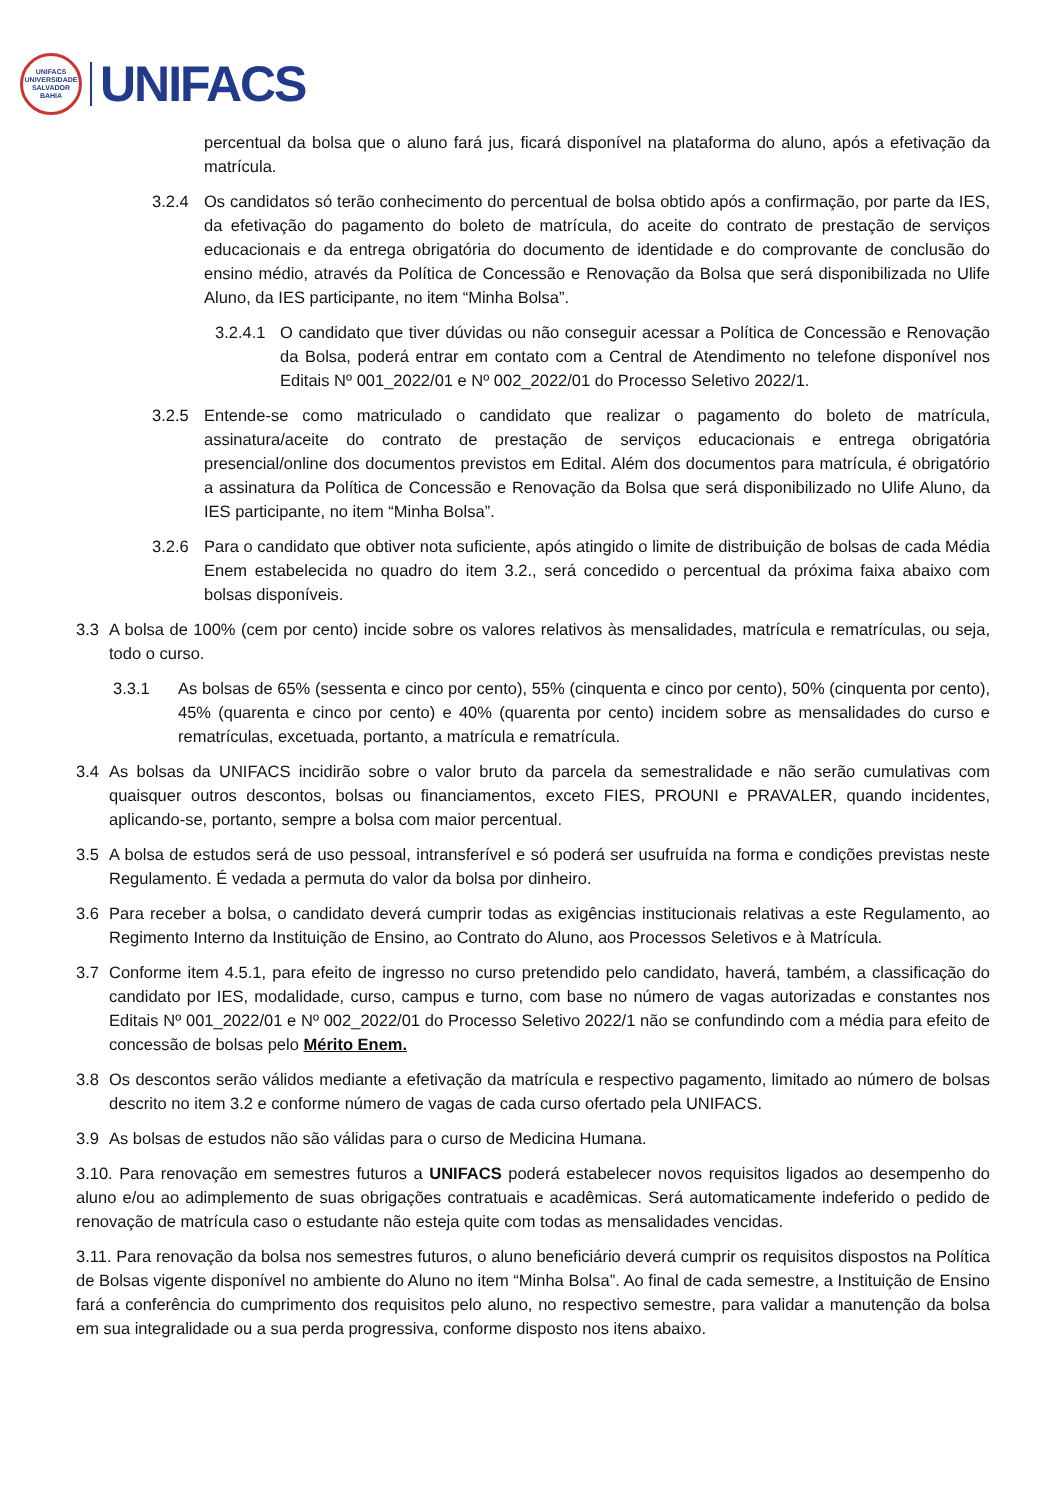UNIFACS
UNIVERSIDADE
SALVADOR
BAHIA
UNIFACS
percentual da bolsa que o aluno fará jus, ficará disponível na plataforma do aluno, após a efetivação da matrícula.
3.2.4 Os candidatos só terão conhecimento do percentual de bolsa obtido após a confirmação, por parte da IES, da efetivação do pagamento do boleto de matrícula, do aceite do contrato de prestação de serviços educacionais e da entrega obrigatória do documento de identidade e do comprovante de conclusão do ensino médio, através da Política de Concessão e Renovação da Bolsa que será disponibilizada no Ulife Aluno, da IES participante, no item “Minha Bolsa”.
3.2.4.1
O candidato que tiver dúvidas ou não conseguir acessar a Política de Concessão e Renovação da Bolsa, poderá entrar em contato com a Central de Atendimento no telefone disponível nos Editais Nº 001_2022/01 e Nº 002_2022/01 do Processo Seletivo 2022/1.
3.2.5 Entende-se como matriculado o candidato que realizar o pagamento do boleto de matrícula, assinatura/aceite do contrato de prestação de serviços educacionais e entrega obrigatória presencial/online dos documentos previstos em Edital. Além dos documentos para matrícula, é obrigatório a assinatura da Política de Concessão e Renovação da Bolsa que será disponibilizado no Ulife Aluno, da IES participante, no item “Minha Bolsa”.
3.2.6 Para o candidato que obtiver nota suficiente, após atingido o limite de distribuição de bolsas de cada Média Enem estabelecida no quadro do item 3.2., será concedido o percentual da próxima faixa abaixo com bolsas disponíveis.
3.3 A bolsa de 100% (cem por cento) incide sobre os valores relativos às mensalidades, matrícula e rematrículas, ou seja, todo o curso.
3.3.1 As bolsas de 65% (sessenta e cinco por cento), 55% (cinquenta e cinco por cento), 50% (cinquenta por cento), 45% (quarenta e cinco por cento) e 40% (quarenta por cento) incidem sobre as mensalidades do curso e rematrículas, excetuada, portanto, a matrícula e rematrícula.
3.4 As bolsas da UNIFACS incidirão sobre o valor bruto da parcela da semestralidade e não serão cumulativas com quaisquer outros descontos, bolsas ou financiamentos, exceto FIES, PROUNI e PRAVALER, quando incidentes, aplicando-se, portanto, sempre a bolsa com maior percentual.
3.5 A bolsa de estudos será de uso pessoal, intransferível e só poderá ser usufruída na forma e condições previstas neste Regulamento. É vedada a permuta do valor da bolsa por dinheiro.
3.6 Para receber a bolsa, o candidato deverá cumprir todas as exigências institucionais relativas a este Regulamento, ao Regimento Interno da Instituição de Ensino, ao Contrato do Aluno, aos Processos Seletivos e à Matrícula.
3.7 Conforme item 4.5.1, para efeito de ingresso no curso pretendido pelo candidato, haverá, também, a classificação do candidato por IES, modalidade, curso, campus e turno, com base no número de vagas autorizadas e constantes nos Editais Nº 001_2022/01 e Nº 002_2022/01 do Processo Seletivo 2022/1 não se confundindo com a média para efeito de concessão de bolsas pelo Mérito Enem.
3.8 Os descontos serão válidos mediante a efetivação da matrícula e respectivo pagamento, limitado ao número de bolsas descrito no item 3.2 e conforme número de vagas de cada curso ofertado pela UNIFACS.
3.9 As bolsas de estudos não são válidas para o curso de Medicina Humana.
3.10. Para renovação em semestres futuros a UNIFACS poderá estabelecer novos requisitos ligados ao desempenho do aluno e/ou ao adimplemento de suas obrigações contratuais e acadêmicas. Será automaticamente indeferido o pedido de renovação de matrícula caso o estudante não esteja quite com todas as mensalidades vencidas.
3.11. Para renovação da bolsa nos semestres futuros, o aluno beneficiário deverá cumprir os requisitos dispostos na Política de Bolsas vigente disponível no ambiente do Aluno no item “Minha Bolsa”. Ao final de cada semestre, a Instituição de Ensino fará a conferência do cumprimento dos requisitos pelo aluno, no respectivo semestre, para validar a manutenção da bolsa em sua integralidade ou a sua perda progressiva, conforme disposto nos itens abaixo.